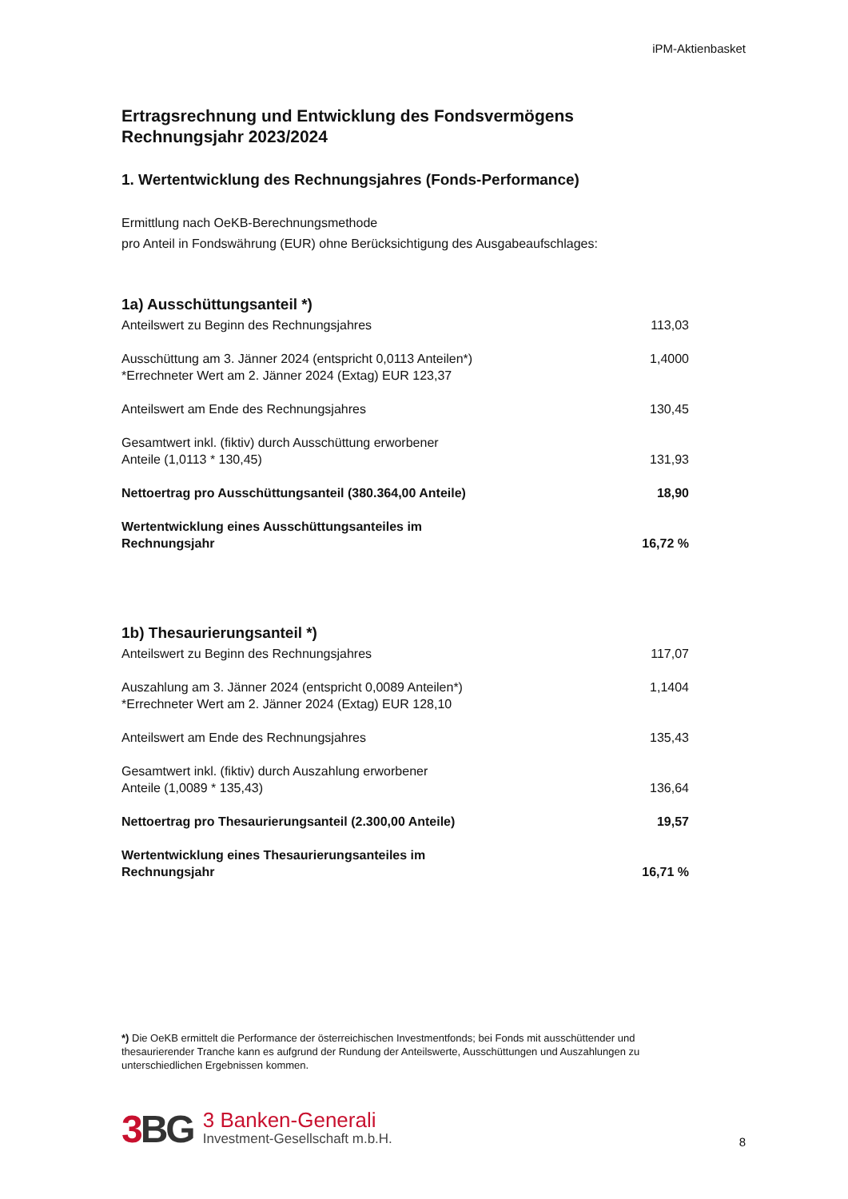iPM-Aktienbasket
Ertragsrechnung und Entwicklung des Fondsvermögens
Rechnungsjahr 2023/2024
1. Wertentwicklung des Rechnungsjahres (Fonds-Performance)
Ermittlung nach OeKB-Berechnungsmethode
pro Anteil in Fondswährung (EUR) ohne Berücksichtigung des Ausgabeaufschlages:
1a) Ausschüttungsanteil *)
| Anteilswert zu Beginn des Rechnungsjahres | 113,03 |
| Ausschüttung am 3. Jänner 2024 (entspricht 0,0113 Anteilen*) *Errechneter Wert am 2. Jänner 2024 (Extag) EUR 123,37 | 1,4000 |
| Anteilswert am Ende des Rechnungsjahres | 130,45 |
| Gesamtwert inkl. (fiktiv) durch Ausschüttung erworbener Anteile (1,0113 * 130,45) | 131,93 |
| Nettoertrag pro Ausschüttungsanteil (380.364,00 Anteile) | 18,90 |
| Wertentwicklung eines Ausschüttungsanteiles im Rechnungsjahr | 16,72 % |
1b) Thesaurierungsanteil *)
| Anteilswert zu Beginn des Rechnungsjahres | 117,07 |
| Auszahlung am 3. Jänner 2024 (entspricht 0,0089 Anteilen*) *Errechneter Wert am 2. Jänner 2024 (Extag) EUR 128,10 | 1,1404 |
| Anteilswert am Ende des Rechnungsjahres | 135,43 |
| Gesamtwert inkl. (fiktiv) durch Auszahlung erworbener Anteile (1,0089 * 135,43) | 136,64 |
| Nettoertrag pro Thesaurierungsanteil (2.300,00 Anteile) | 19,57 |
| Wertentwicklung eines Thesaurierungsanteiles im Rechnungsjahr | 16,71 % |
*) Die OeKB ermittelt die Performance der österreichischen Investmentfonds; bei Fonds mit ausschüttender und thesaurierender Tranche kann es aufgrund der Rundung der Anteilswerte, Ausschüttungen und Auszahlungen zu unterschiedlichen Ergebnissen kommen.
3 BG
3 Banken-Generali
Investment-Gesellschaft m.b.H.
8